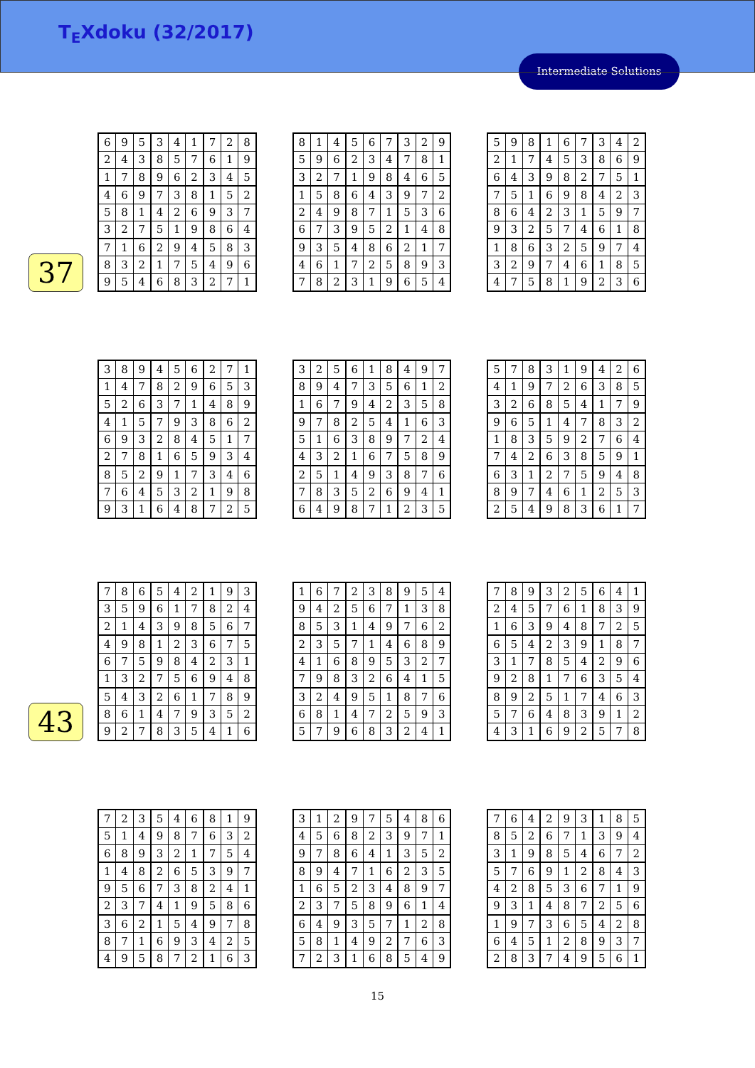T<sub>E</sub>Xdoku (32/2017)
Intermediate Solutions
37
| 6 | 9 | 5 | 3 | 4 | 1 | 7 | 2 | 8 |
| 2 | 4 | 3 | 8 | 5 | 7 | 6 | 1 | 9 |
| 1 | 7 | 8 | 9 | 6 | 2 | 3 | 4 | 5 |
| 4 | 6 | 9 | 7 | 3 | 8 | 1 | 5 | 2 |
| 5 | 8 | 1 | 4 | 2 | 6 | 9 | 3 | 7 |
| 3 | 2 | 7 | 5 | 1 | 9 | 8 | 6 | 4 |
| 7 | 1 | 6 | 2 | 9 | 4 | 5 | 8 | 3 |
| 8 | 3 | 2 | 1 | 7 | 5 | 4 | 9 | 6 |
| 9 | 5 | 4 | 6 | 8 | 3 | 2 | 7 | 1 |
| 8 | 1 | 4 | 5 | 6 | 7 | 3 | 2 | 9 |
| 5 | 9 | 6 | 2 | 3 | 4 | 7 | 8 | 1 |
| 3 | 2 | 7 | 1 | 9 | 8 | 4 | 6 | 5 |
| 1 | 5 | 8 | 6 | 4 | 3 | 9 | 7 | 2 |
| 2 | 4 | 9 | 8 | 7 | 1 | 5 | 3 | 6 |
| 6 | 7 | 3 | 9 | 5 | 2 | 1 | 4 | 8 |
| 9 | 3 | 5 | 4 | 8 | 6 | 2 | 1 | 7 |
| 4 | 6 | 1 | 7 | 2 | 5 | 8 | 9 | 3 |
| 7 | 8 | 2 | 3 | 1 | 9 | 6 | 5 | 4 |
| 5 | 9 | 8 | 1 | 6 | 7 | 3 | 4 | 2 |
| 2 | 1 | 7 | 4 | 5 | 3 | 8 | 6 | 9 |
| 6 | 4 | 3 | 9 | 8 | 2 | 7 | 5 | 1 |
| 7 | 5 | 1 | 6 | 9 | 8 | 4 | 2 | 3 |
| 8 | 6 | 4 | 2 | 3 | 1 | 5 | 9 | 7 |
| 9 | 3 | 2 | 5 | 7 | 4 | 6 | 1 | 8 |
| 1 | 8 | 6 | 3 | 2 | 5 | 9 | 7 | 4 |
| 3 | 2 | 9 | 7 | 4 | 6 | 1 | 8 | 5 |
| 4 | 7 | 5 | 8 | 1 | 9 | 2 | 3 | 6 |
| 3 | 8 | 9 | 4 | 5 | 6 | 2 | 7 | 1 |
| 1 | 4 | 7 | 8 | 2 | 9 | 6 | 5 | 3 |
| 5 | 2 | 6 | 3 | 7 | 1 | 4 | 8 | 9 |
| 4 | 1 | 5 | 7 | 9 | 3 | 8 | 6 | 2 |
| 6 | 9 | 3 | 2 | 8 | 4 | 5 | 1 | 7 |
| 2 | 7 | 8 | 1 | 6 | 5 | 9 | 3 | 4 |
| 8 | 5 | 2 | 9 | 1 | 7 | 3 | 4 | 6 |
| 7 | 6 | 4 | 5 | 3 | 2 | 1 | 9 | 8 |
| 9 | 3 | 1 | 6 | 4 | 8 | 7 | 2 | 5 |
| 3 | 2 | 5 | 6 | 1 | 8 | 4 | 9 | 7 |
| 8 | 9 | 4 | 7 | 3 | 5 | 6 | 1 | 2 |
| 1 | 6 | 7 | 9 | 4 | 2 | 3 | 5 | 8 |
| 9 | 7 | 8 | 2 | 5 | 4 | 1 | 6 | 3 |
| 5 | 1 | 6 | 3 | 8 | 9 | 7 | 2 | 4 |
| 4 | 3 | 2 | 1 | 6 | 7 | 5 | 8 | 9 |
| 2 | 5 | 1 | 4 | 9 | 3 | 8 | 7 | 6 |
| 7 | 8 | 3 | 5 | 2 | 6 | 9 | 4 | 1 |
| 6 | 4 | 9 | 8 | 7 | 1 | 2 | 3 | 5 |
| 5 | 7 | 8 | 3 | 1 | 9 | 4 | 2 | 6 |
| 4 | 1 | 9 | 7 | 2 | 6 | 3 | 8 | 5 |
| 3 | 2 | 6 | 8 | 5 | 4 | 1 | 7 | 9 |
| 9 | 6 | 5 | 1 | 4 | 7 | 8 | 3 | 2 |
| 1 | 8 | 3 | 5 | 9 | 2 | 7 | 6 | 4 |
| 7 | 4 | 2 | 6 | 3 | 8 | 5 | 9 | 1 |
| 6 | 3 | 1 | 2 | 7 | 5 | 9 | 4 | 8 |
| 8 | 9 | 7 | 4 | 6 | 1 | 2 | 5 | 3 |
| 2 | 5 | 4 | 9 | 8 | 3 | 6 | 1 | 7 |
43
| 7 | 8 | 6 | 5 | 4 | 2 | 1 | 9 | 3 |
| 3 | 5 | 9 | 6 | 1 | 7 | 8 | 2 | 4 |
| 2 | 1 | 4 | 3 | 9 | 8 | 5 | 6 | 7 |
| 4 | 9 | 8 | 1 | 2 | 3 | 6 | 7 | 5 |
| 6 | 7 | 5 | 9 | 8 | 4 | 2 | 3 | 1 |
| 1 | 3 | 2 | 7 | 5 | 6 | 9 | 4 | 8 |
| 5 | 4 | 3 | 2 | 6 | 1 | 7 | 8 | 9 |
| 8 | 6 | 1 | 4 | 7 | 9 | 3 | 5 | 2 |
| 9 | 2 | 7 | 8 | 3 | 5 | 4 | 1 | 6 |
| 1 | 6 | 7 | 2 | 3 | 8 | 9 | 5 | 4 |
| 9 | 4 | 2 | 5 | 6 | 7 | 1 | 3 | 8 |
| 8 | 5 | 3 | 1 | 4 | 9 | 7 | 6 | 2 |
| 2 | 3 | 5 | 7 | 1 | 4 | 6 | 8 | 9 |
| 4 | 1 | 6 | 8 | 9 | 5 | 3 | 2 | 7 |
| 7 | 9 | 8 | 3 | 2 | 6 | 4 | 1 | 5 |
| 3 | 2 | 4 | 9 | 5 | 1 | 8 | 7 | 6 |
| 6 | 8 | 1 | 4 | 7 | 2 | 5 | 9 | 3 |
| 5 | 7 | 9 | 6 | 8 | 3 | 2 | 4 | 1 |
| 7 | 8 | 9 | 3 | 2 | 5 | 6 | 4 | 1 |
| 2 | 4 | 5 | 7 | 6 | 1 | 8 | 3 | 9 |
| 1 | 6 | 3 | 9 | 4 | 8 | 7 | 2 | 5 |
| 6 | 5 | 4 | 2 | 3 | 9 | 1 | 8 | 7 |
| 3 | 1 | 7 | 8 | 5 | 4 | 2 | 9 | 6 |
| 9 | 2 | 8 | 1 | 7 | 6 | 3 | 5 | 4 |
| 8 | 9 | 2 | 5 | 1 | 7 | 4 | 6 | 3 |
| 5 | 7 | 6 | 4 | 8 | 3 | 9 | 1 | 2 |
| 4 | 3 | 1 | 6 | 9 | 2 | 5 | 7 | 8 |
| 7 | 2 | 3 | 5 | 4 | 6 | 8 | 1 | 9 |
| 5 | 1 | 4 | 9 | 8 | 7 | 6 | 3 | 2 |
| 6 | 8 | 9 | 3 | 2 | 1 | 7 | 5 | 4 |
| 1 | 4 | 8 | 2 | 6 | 5 | 3 | 9 | 7 |
| 9 | 5 | 6 | 7 | 3 | 8 | 2 | 4 | 1 |
| 2 | 3 | 7 | 4 | 1 | 9 | 5 | 8 | 6 |
| 3 | 6 | 2 | 1 | 5 | 4 | 9 | 7 | 8 |
| 8 | 7 | 1 | 6 | 9 | 3 | 4 | 2 | 5 |
| 4 | 9 | 5 | 8 | 7 | 2 | 1 | 6 | 3 |
| 3 | 1 | 2 | 9 | 7 | 5 | 4 | 8 | 6 |
| 4 | 5 | 6 | 8 | 2 | 3 | 9 | 7 | 1 |
| 9 | 7 | 8 | 6 | 4 | 1 | 3 | 5 | 2 |
| 8 | 9 | 4 | 7 | 1 | 6 | 2 | 3 | 5 |
| 1 | 6 | 5 | 2 | 3 | 4 | 8 | 9 | 7 |
| 2 | 3 | 7 | 5 | 8 | 9 | 6 | 1 | 4 |
| 6 | 4 | 9 | 3 | 5 | 7 | 1 | 2 | 8 |
| 5 | 8 | 1 | 4 | 9 | 2 | 7 | 6 | 3 |
| 7 | 2 | 3 | 1 | 6 | 8 | 5 | 4 | 9 |
| 7 | 6 | 4 | 2 | 9 | 3 | 1 | 8 | 5 |
| 8 | 5 | 2 | 6 | 7 | 1 | 3 | 9 | 4 |
| 3 | 1 | 9 | 8 | 5 | 4 | 6 | 7 | 2 |
| 5 | 7 | 6 | 9 | 1 | 2 | 8 | 4 | 3 |
| 4 | 2 | 8 | 5 | 3 | 6 | 7 | 1 | 9 |
| 9 | 3 | 1 | 4 | 8 | 7 | 2 | 5 | 6 |
| 1 | 9 | 7 | 3 | 6 | 5 | 4 | 2 | 8 |
| 6 | 4 | 5 | 1 | 2 | 8 | 9 | 3 | 7 |
| 2 | 8 | 3 | 7 | 4 | 9 | 5 | 6 | 1 |
15